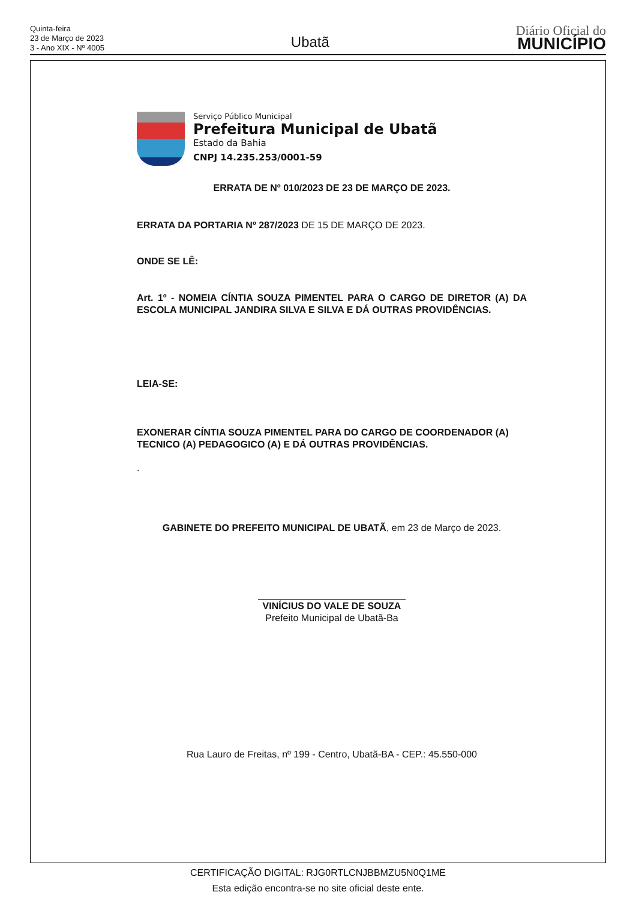Quinta-feira
23 de Março de 2023
3 - Ano XIX - Nº 4005
Ubatã
Diário Oficial do
MUNICÍPIO
Serviço Público Municipal
Prefeitura Municipal de Ubatã
Estado da Bahia
CNPJ 14.235.253/0001-59
ERRATA DE Nº 010/2023 DE 23 DE MARÇO DE 2023.
ERRATA DA PORTARIA Nº 287/2023 DE 15 DE MARÇO DE 2023.
ONDE SE LÊ:
Art. 1º - NOMEIA CÍNTIA SOUZA PIMENTEL PARA O CARGO DE DIRETOR (A) DA ESCOLA MUNICIPAL JANDIRA SILVA E SILVA E DÁ OUTRAS PROVIDÊNCIAS.
LEIA-SE:
EXONERAR CÍNTIA SOUZA PIMENTEL PARA DO CARGO DE COORDENADOR (A) TECNICO (A) PEDAGOGICO (A) E DÁ OUTRAS PROVIDÊNCIAS.
.
GABINETE DO PREFEITO MUNICIPAL DE UBATÃ, em 23 de Março de 2023.
VINÍCIUS DO VALE DE SOUZA
Prefeito Municipal de Ubatã-Ba
Rua Lauro de Freitas, nº 199 - Centro, Ubatã-BA - CEP.: 45.550-000
CERTIFICAÇÃO DIGITAL: RJG0RTLCNJBBMZU5N0Q1ME
Esta edição encontra-se no site oficial deste ente.